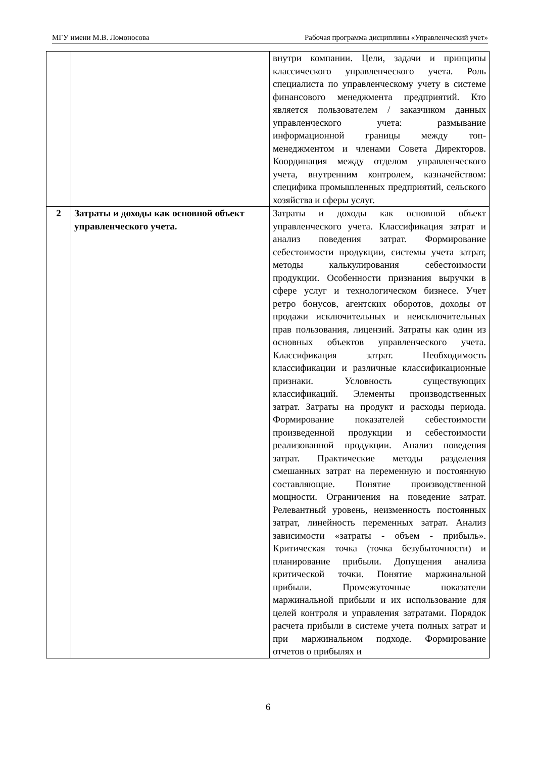МГУ имени М.В. Ломоносова Рабочая программа дисциплины «Управленческий учет»
| | | внутри компании. Цели, задачи и принципы классического управленческого учета. Роль специалиста по управленческому учету в системе финансового менеджмента предприятий. Кто является пользователем / заказчиком данных управленческого учета: размывание информационной границы между топ-менеджментом и членами Совета Директоров. Координация между отделом управленческого учета, внутренним контролем, казначейством: специфика промышленных предприятий, сельского хозяйства и сферы услуг. |
| 2 | Затраты и доходы как основной объект управленческого учета. | Затраты и доходы как основной объект управленческого учета. Классификация затрат и анализ поведения затрат. Формирование себестоимости продукции, системы учета затрат, методы калькулирования себестоимости продукции. Особенности признания выручки в сфере услуг и технологическом бизнесе. Учет ретро бонусов, агентских оборотов, доходы от продажи исключительных и неисключительных прав пользования, лицензий. Затраты как один из основных объектов управленческого учета. Классификация затрат. Необходимость классификации и различные классификационные признаки. Условность существующих классификаций. Элементы производственных затрат. Затраты на продукт и расходы периода. Формирование показателей себестоимости произведенной продукции и себестоимости реализованной продукции. Анализ поведения затрат. Практические методы разделения смешанных затрат на переменную и постоянную составляющие. Понятие производственной мощности. Ограничения на поведение затрат. Релевантный уровень, неизменность постоянных затрат, линейность переменных затрат. Анализ зависимости «затраты - объем - прибыль». Критическая точка (точка безубыточности) и планирование прибыли. Допущения анализа критической точки. Понятие маржинальной прибыли. Промежуточные показатели маржинальной прибыли и их использование для целей контроля и управления затратами. Порядок расчета прибыли в системе учета полных затрат и при маржинальном подходе. Формирование отчетов о прибылях и |
6